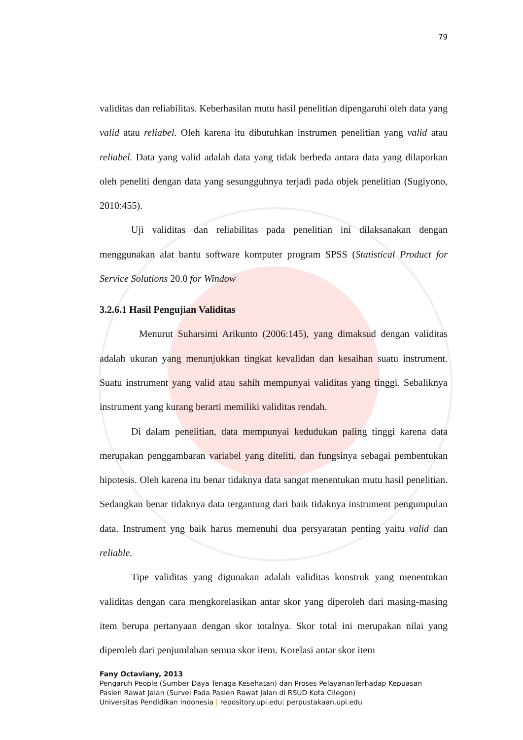79
validitas dan reliabilitas. Keberhasilan mutu hasil penelitian dipengaruhi oleh data yang valid atau reliabel. Oleh karena itu dibutuhkan instrumen penelitian yang valid atau reliabel. Data yang valid adalah data yang tidak berbeda antara data yang dilaporkan oleh peneliti dengan data yang sesungguhnya terjadi pada objek penelitian (Sugiyono, 2010:455).
Uji validitas dan reliabilitas pada penelitian ini dilaksanakan dengan menggunakan alat bantu software komputer program SPSS (Statistical Product for Service Solutions 20.0 for Window
3.2.6.1 Hasil Pengujian Validitas
Menurut Suharsimi Arikunto (2006:145), yang dimaksud dengan validitas adalah ukuran yang menunjukkan tingkat kevalidan dan kesaihan suatu instrument. Suatu instrument yang valid atau sahih mempunyai validitas yang tinggi. Sebaliknya instrument yang kurang berarti memiliki validitas rendah.
Di dalam penelitian, data mempunyai kedudukan paling tinggi karena data merupakan penggambaran variabel yang diteliti, dan fungsinya sebagai pembentukan hipotesis. Oleh karena itu benar tidaknya data sangat menentukan mutu hasil penelitian. Sedangkan benar tidaknya data tergantung dari baik tidaknya instrument pengumpulan data. Instrument yng baik harus memenuhi dua persyaratan penting yaitu valid dan reliable.
Tipe validitas yang digunakan adalah validitas konstruk yang menentukan validitas dengan cara mengkorelasikan antar skor yang diperoleh dari masing-masing item berupa pertanyaan dengan skor totalnya. Skor total ini merupakan nilai yang diperoleh dari penjumlahan semua skor item. Korelasi antar skor item
Fany Octaviany, 2013
Pengaruh People (Sumber Daya Tenaga Kesehatan) dan Proses PelayananTerhadap Kepuasan
Pasien Rawat Jalan (Survei Pada Pasien Rawat Jalan di RSUD Kota Cilegon)
Universitas Pendidikan Indonesia | repository.upi.edu| perpustakaan.upi.edu